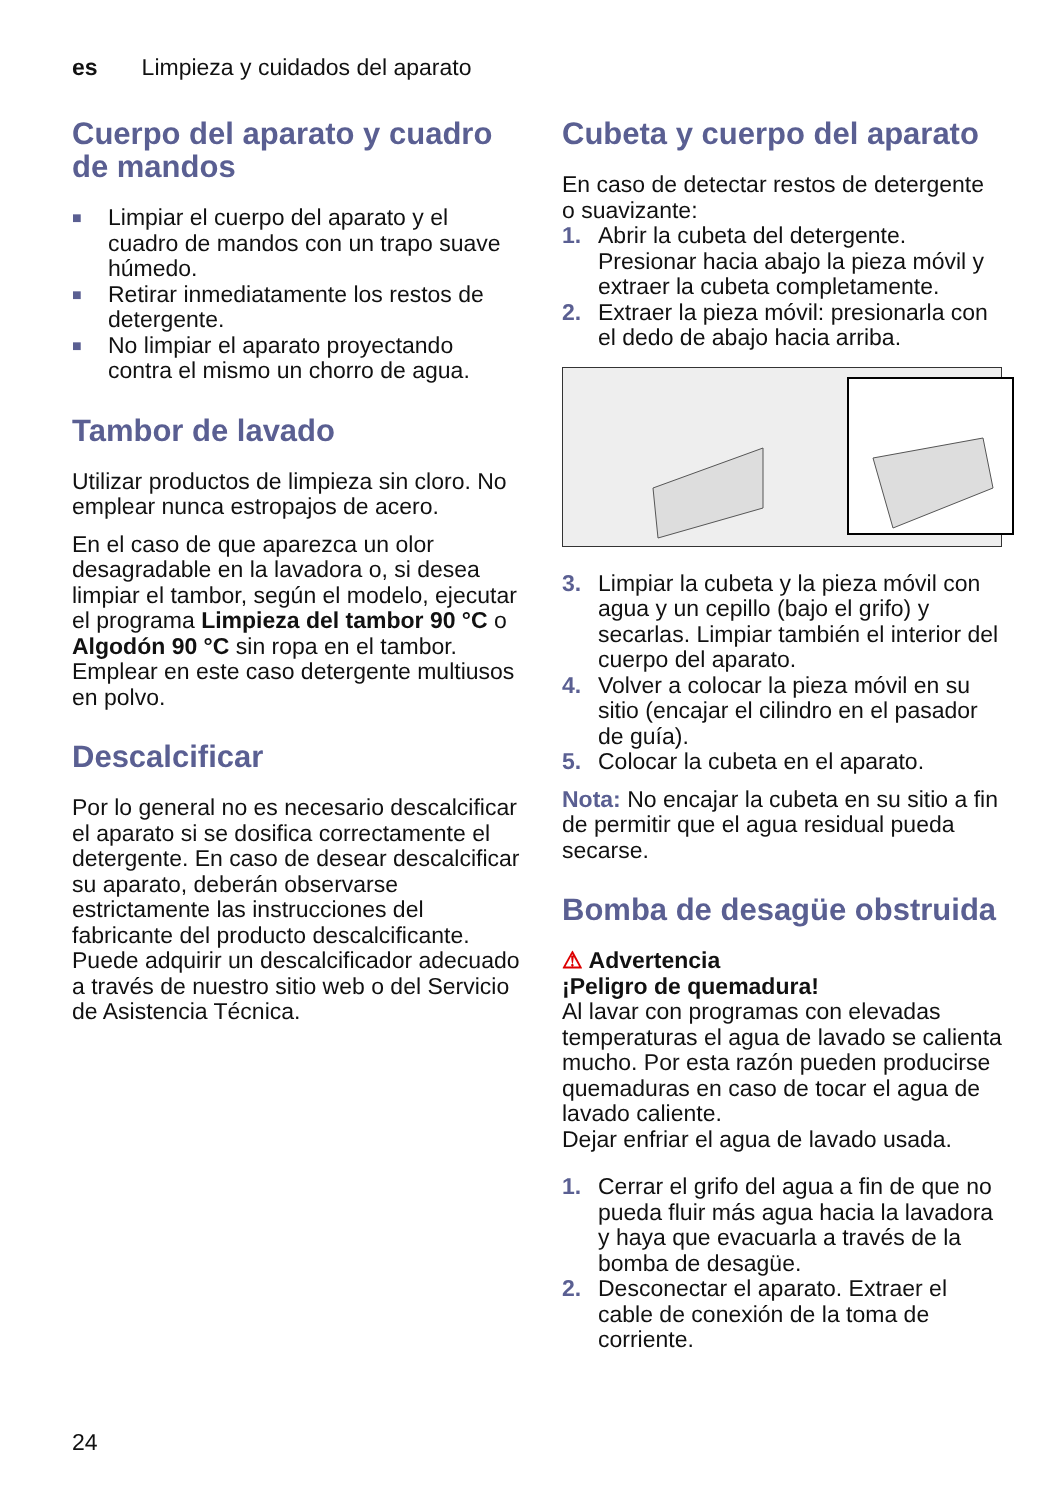es Limpieza y cuidados del aparato
Cuerpo del aparato y cuadro de mandos
■ Limpiar el cuerpo del aparato y el cuadro de mandos con un trapo suave húmedo.
■ Retirar inmediatamente los restos de detergente.
■ No limpiar el aparato proyectando contra el mismo un chorro de agua.
Tambor de lavado
Utilizar productos de limpieza sin cloro. No emplear nunca estropajos de acero.
En el caso de que aparezca un olor desagradable en la lavadora o, si desea limpiar el tambor, según el modelo, ejecutar el programa Limpieza del tambor 90 °C o Algodón 90 °C sin ropa en el tambor. Emplear en este caso detergente multiusos en polvo.
Descalcificar
Por lo general no es necesario descalcificar el aparato si se dosifica correctamente el detergente. En caso de desear descalcificar su aparato, deberán observarse estrictamente las instrucciones del fabricante del producto descalcificante. Puede adquirir un descalcificador adecuado a través de nuestro sitio web o del Servicio de Asistencia Técnica.
Cubeta y cuerpo del aparato
En caso de detectar restos de detergente o suavizante:
1. Abrir la cubeta del detergente. Presionar hacia abajo la pieza móvil y extraer la cubeta completamente.
2. Extraer la pieza móvil: presionarla con el dedo de abajo hacia arriba.
3. Limpiar la cubeta y la pieza móvil con agua y un cepillo (bajo el grifo) y secarlas. Limpiar también el interior del cuerpo del aparato.
4. Volver a colocar la pieza móvil en su sitio (encajar el cilindro en el pasador de guía).
5. Colocar la cubeta en el aparato.
Nota: No encajar la cubeta en su sitio a fin de permitir que el agua residual pueda secarse.
Bomba de desagüe obstruida
⚠ Advertencia
¡Peligro de quemadura!
Al lavar con programas con elevadas temperaturas el agua de lavado se calienta mucho. Por esta razón pueden producirse quemaduras en caso de tocar el agua de lavado caliente.
Dejar enfriar el agua de lavado usada.
1. Cerrar el grifo del agua a fin de que no pueda fluir más agua hacia la lavadora y haya que evacuarla a través de la bomba de desagüe.
2. Desconectar el aparato. Extraer el cable de conexión de la toma de corriente.
24